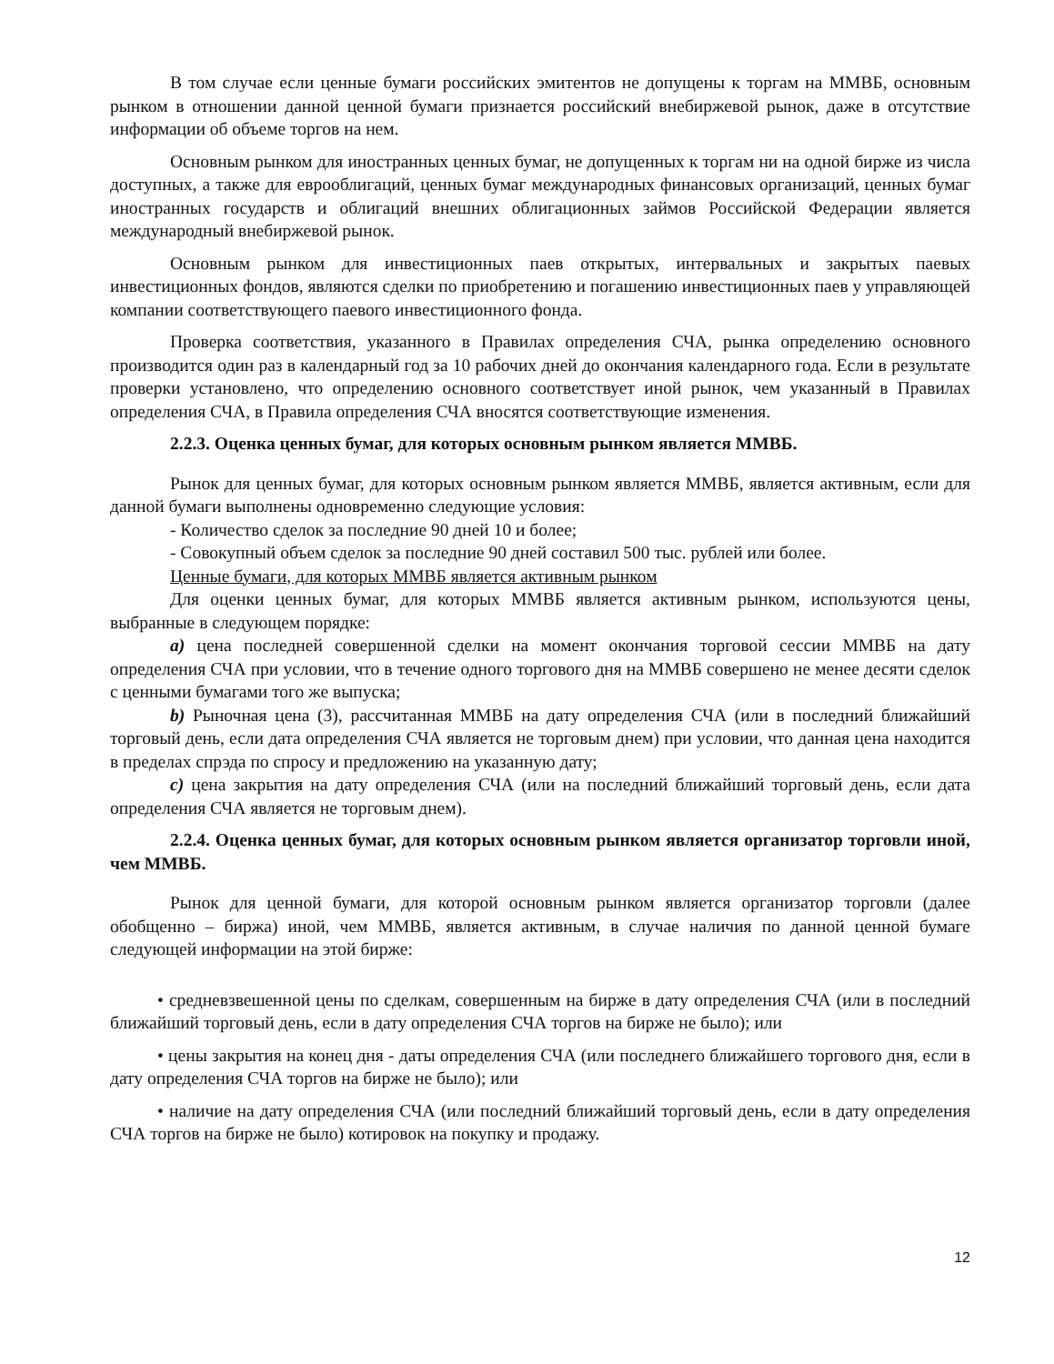В том случае если ценные бумаги российских эмитентов не допущены к торгам на ММВБ, основным рынком в отношении данной ценной бумаги признается российский внебиржевой рынок, даже в отсутствие информации об объеме торгов на нем.
Основным рынком для иностранных ценных бумаг, не допущенных к торгам ни на одной бирже из числа доступных, а также для еврооблигаций, ценных бумаг международных финансовых организаций, ценных бумаг иностранных государств и облигаций внешних облигационных займов Российской Федерации является международный внебиржевой рынок.
Основным рынком для инвестиционных паев открытых, интервальных и закрытых паевых инвестиционных фондов, являются сделки по приобретению и погашению инвестиционных паев у управляющей компании соответствующего паевого инвестиционного фонда.
Проверка соответствия, указанного в Правилах определения СЧА, рынка определению основного производится один раз в календарный год за 10 рабочих дней до окончания календарного года. Если в результате проверки установлено, что определению основного соответствует иной рынок, чем указанный в Правилах определения СЧА, в Правила определения СЧА вносятся соответствующие изменения.
2.2.3. Оценка ценных бумаг, для которых основным рынком является ММВБ.
Рынок для ценных бумаг, для которых основным рынком является ММВБ, является активным, если для данной бумаги выполнены одновременно следующие условия:
- Количество сделок за последние 90 дней 10 и более;
- Совокупный объем сделок за последние 90 дней составил 500 тыс. рублей или более.
Ценные бумаги, для которых ММВБ является активным рынком
Для оценки ценных бумаг, для которых ММВБ является активным рынком, используются цены, выбранные в следующем порядке:
a) цена последней совершенной сделки на момент окончания торговой сессии ММВБ на дату определения СЧА при условии, что в течение одного торгового дня на ММВБ совершено не менее десяти сделок с ценными бумагами того же выпуска;
b) Рыночная цена (3), рассчитанная ММВБ на дату определения СЧА (или в последний ближайший торговый день, если дата определения СЧА является не торговым днем) при условии, что данная цена находится в пределах спрэда по спросу и предложению на указанную дату;
c) цена закрытия на дату определения СЧА (или на последний ближайший торговый день, если дата определения СЧА является не торговым днем).
2.2.4. Оценка ценных бумаг, для которых основным рынком является организатор торговли иной, чем ММВБ.
Рынок для ценной бумаги, для которой основным рынком является организатор торговли (далее обобщенно – биржа) иной, чем ММВБ, является активным, в случае наличия по данной ценной бумаге следующей информации на этой бирже:
• средневзвешенной цены по сделкам, совершенным на бирже в дату определения СЧА (или в последний ближайший торговый день, если в дату определения СЧА торгов на бирже не было); или
• цены закрытия на конец дня - даты определения СЧА (или последнего ближайшего торгового дня, если в дату определения СЧА торгов на бирже не было); или
• наличие на дату определения СЧА (или последний ближайший торговый день, если в дату определения СЧА торгов на бирже не было) котировок на покупку и продажу.
12